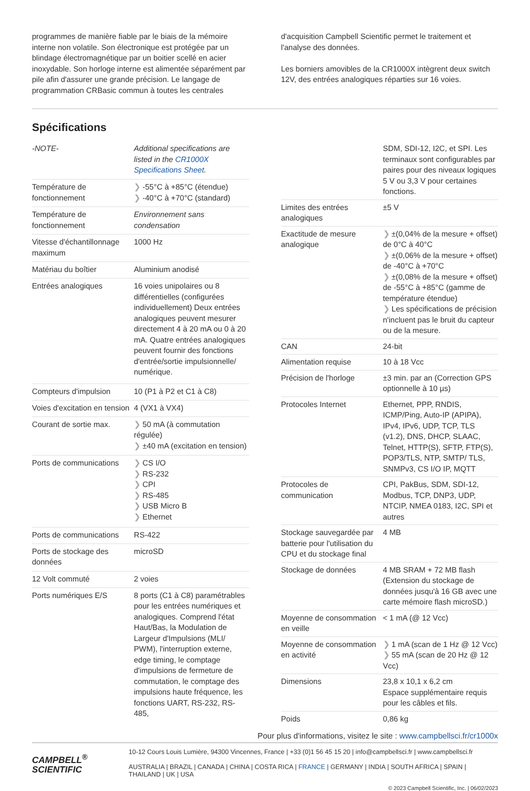programmes de manière fiable par le biais de la mémoire interne non volatile. Son électronique est protégée par un blindage électromagnétique par un boitier scellé en acier inoxydable. Son horloge interne est alimentée séparément par pile afin d'assurer une grande précision. Le langage de programmation CRBasic commun à toutes les centrales
d'acquisition Campbell Scientific permet le traitement et l'analyse des données.
Les borniers amovibles de la CR1000X intègrent deux switch 12V, des entrées analogiques réparties sur 16 voies.
Spécifications
| -NOTE- | Additional specifications are listed in the CR1000X Specifications Sheet . |
| Température de fonctionnement | ❯ -55°C à +85°C (étendue) ❯ -40°C à +70°C (standard) |
| Température de fonctionnement | Environnement sans condensation |
| Vitesse d'échantillonnage maximum | 1000 Hz |
| Matériau du boîtier | Aluminium anodisé |
| Entrées analogiques | 16 voies unipolaires ou 8 différentielles (configurées individuellement) Deux entrées analogiques peuvent mesurer directement 4 à 20 mA ou 0 à 20 mA. Quatre entrées analogiques peuvent fournir des fonctions d'entrée/sortie impulsionnelle/ numérique. |
| Compteurs d'impulsion | 10 (P1 à P2 et C1 à C8) |
| Voies d'excitation en tension | 4 (VX1 à VX4) |
| Courant de sortie max. | ❯ 50 mA (à commutation régulée) ❯ ±40 mA (excitation en tension) |
| Ports de communications | ❯ CS I/O ❯ RS-232 ❯ CPI ❯ RS-485 ❯ USB Micro B ❯ Ethernet |
| Ports de communications | RS-422 |
| Ports de stockage des données | microSD |
| 12 Volt commuté | 2 voies |
| Ports numériques E/S | 8 ports (C1 à C8) paramétrables pour les entrées numériques et analogiques. Comprend l'état Haut/Bas, la Modulation de Largeur d'Impulsions (MLI/ PWM), l'interruption externe, edge timing, le comptage d'impulsions de fermeture de commutation, le comptage des impulsions haute fréquence, les fonctions UART, RS-232, RS-485, |
| | SDM, SDI-12, I2C, et SPI. Les terminaux sont configurables par paires pour des niveaux logiques 5 V ou 3,3 V pour certaines fonctions. |
| Limites des entrées analogiques | ±5 V |
| Exactitude de mesure analogique | ❯ ±(0,04% de la mesure + offset) de 0°C à 40°C ❯ ±(0,06% de la mesure + offset) de -40°C à +70°C ❯ ±(0,08% de la mesure + offset) de -55°C à +85°C (gamme de température étendue) ❯ Les spécifications de précision n'incluent pas le bruit du capteur ou de la mesure. |
| CAN | 24-bit |
| Alimentation requise | 10 à 18 Vcc |
| Précision de l'horloge | ±3 min. par an (Correction GPS optionnelle à 10 µs) |
| Protocoles Internet | Ethernet, PPP, RNDIS, ICMP/Ping, Auto-IP (APIPA), IPv4, IPv6, UDP, TCP, TLS (v1.2), DNS, DHCP, SLAAC, Telnet, HTTP(S), SFTP, FTP(S), POP3/TLS, NTP, SMTP/ TLS, SNMPv3, CS I/O IP, MQTT |
| Protocoles de communication | CPI, PakBus, SDM, SDI-12, Modbus, TCP, DNP3, UDP, NTCIP, NMEA 0183, I2C, SPI et autres |
| Stockage sauvegardée par batterie pour l'utilisation du CPU et du stockage final | 4 MB |
| Stockage de données | 4 MB SRAM + 72 MB flash (Extension du stockage de données jusqu'à 16 GB avec une carte mémoire flash microSD.) |
| Moyenne de consommation en veille | < 1 mA (@ 12 Vcc) |
| Moyenne de consommation en activité | ❯ 1 mA (scan de 1 Hz @ 12 Vcc) ❯ 55 mA (scan de 20 Hz @ 12 Vcc) |
| Dimensions | 23,8 x 10,1 x 6,2 cm Espace supplémentaire requis pour les câbles et fils. |
| Poids | 0,86 kg |
Pour plus d'informations, visitez le site : www.campbellsci.fr/cr1000x
CAMPBELL<sup>®</sup>
SCIENTIFIC
10-12 Cours Louis Lumière, 94300 Vincennes, France | +33 (0)1 56 45 15 20 | info@campbellsci.fr | www.campbellsci.fr
AUSTRALIA | BRAZIL | CANADA | CHINA | COSTA RICA | FRANCE | GERMANY | INDIA | SOUTH AFRICA | SPAIN | THAILAND | UK | USA
© 2023 Campbell Scientific, Inc. | 06/02/2023